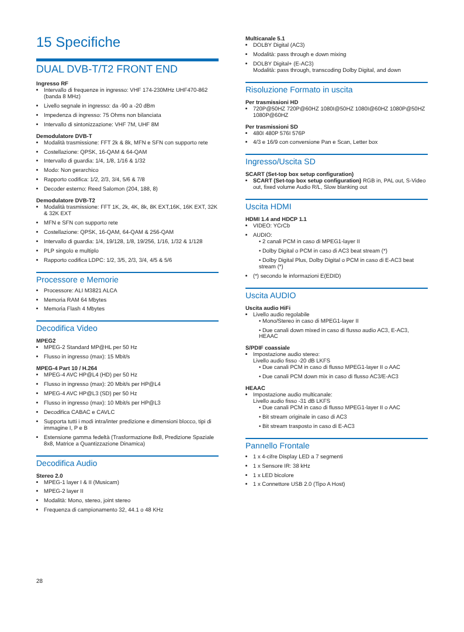15 Specifiche
DUAL DVB-T/T2 FRONT END
Ingresso RF
Intervallo di frequenze in ingresso: VHF 174-230MHz UHF470-862 (banda 8 MHz)
Livello segnale in ingresso: da -90 a -20 dBm
Impedenza di ingresso: 75 Ohms non bilanciata
Intervallo di sintonizzazione: VHF 7M, UHF 8M
Demodulatore DVB-T
Modalità trasmissione: FFT 2k & 8k, MFN e SFN con supporto rete
Costellazione: QPSK, 16-QAM & 64-QAM
Intervallo di guardia: 1/4, 1/8, 1/16 & 1/32
Modo: Non gerarchico
Rapporto codifica: 1/2, 2/3, 3/4, 5/6 & 7/8
Decoder esterno: Reed Salomon (204, 188, 8)
Demodulatore DVB-T2
Modalità trasmissione: FFT 1K, 2k, 4K, 8k, 8K EXT,16K, 16K EXT, 32K & 32K EXT
MFN e SFN con supporto rete
Costellazione: QPSK, 16-QAM, 64-QAM & 256-QAM
Intervallo di guardia: 1/4, 19/128, 1/8, 19/256, 1/16, 1/32 & 1/128
PLP singolo e multiplo
Rapporto codifica LDPC: 1/2, 3/5, 2/3, 3/4, 4/5 & 5/6
Processore e Memorie
Processore: ALI M3821 ALCA
Memoria RAM 64 Mbytes
Memoria Flash 4 Mbytes
Decodifica Video
MPEG2
MPEG-2 Standard MP@HL per 50 Hz
Flusso in ingresso (max): 15 Mbit/s
MPEG-4 Part 10 / H.264
MPEG-4 AVC HP@L4 (HD) per 50 Hz
Flusso in ingresso (max): 20 Mbit/s per HP@L4
MPEG-4 AVC HP@L3 (SD) per 50 Hz
Flusso in ingresso (max): 10 Mbit/s per HP@L3
Decodifica CABAC e CAVLC
Supporta tutti i modi intra/inter predizione e dimensioni blocco, tipi di immagine I, P e B
Estensione gamma fedeltà (Trasformazione 8x8, Predizione Spaziale 8x8, Matrice a Quantizzazione Dinamica)
Decodifica Audio
Stereo 2.0
MPEG-1 layer I & II (Musicam)
MPEG-2 layer II
Modalità: Mono, stereo, joint stereo
Frequenza di campionamento 32, 44.1 o 48 KHz
28
Multicanale 5.1
DOLBY Digital (AC3)
Modalità: pass through e down mixing
DOLBY Digital+ (E-AC3)
Modalità: pass through, transcoding Dolby Digital, and down
Risoluzione Formato in uscita
Per trasmissioni HD
720P@50HZ 720P@60HZ 1080I@50HZ 1080I@60HZ 1080P@50HZ 1080P@60HZ
Per trasmissioni SD
480I 480P 576I 576P
4/3 e 16/9 con conversione Pan e Scan, Letter box
Ingresso/Uscita SD
SCART (Set-top box setup configuration)
SCART (Set-top box setup configuration) RGB in, PAL out, S-Video out, fixed volume Audio R/L, Slow blanking out
Uscita HDMI
HDMI 1.4 and HDCP 1.1
VIDEO: YCrCb
AUDIO:
• 2 canali PCM in caso di MPEG1-layer II
• Dolby Digital o PCM in caso di AC3 beat stream (*)
• Dolby Digital Plus, Dolby Digital o PCM in caso di E-AC3 beat stream (*)
(*) secondo le informazioni E(EDID)
Uscita AUDIO
Uscita audio HiFi
Livello audio regolabile
• Mono/Stereo in caso di MPEG1-layer II
• Due canali down mixed in caso di flusso audio AC3, E-AC3, HEAAC
S/PDIF coassiale
Impostazione audio stereo:
Livello audio fisso -20 dB LKFS
• Due canali PCM in caso di flusso MPEG1-layer II o AAC
• Due canali PCM down mix in caso di flusso AC3/E-AC3
HEAAC
Impostazione audio multicanale:
Livello audio fisso -31 dB LKFS
• Due canali PCM in caso di flusso MPEG1-layer II o AAC
• Bit stream originale in caso di AC3
• Bit stream trasposto in caso di E-AC3
Pannello Frontale
1 x 4-cifre Display LED a 7 segmenti
1 x Sensore IR: 38 kHz
1 x LED bicolore
1 x Connettore USB 2.0 (Tipo A Host)